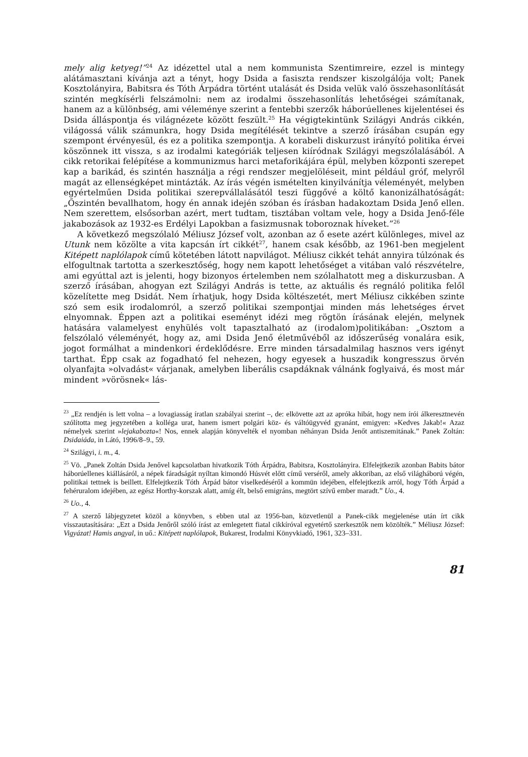mely alig ketyeg!”<sup>24</sup> Az idézettel utal a nem kommunista Szentimreire, ezzel is mintegy alátámasztani kívánja azt a tényt, hogy Dsida a fasiszta rendszer kiszolgálója volt; Panek Kosztolányira, Babitsra és Tóth Árpádra történt utalását és Dsida velük való összehasonlítását szintén megkísérli felszámolni: nem az irodalmi összehasonlítás lehetőségei számítanak, hanem az a különbség, ami véleménye szerint a fentebbi szerzők háborúellenes kijelentései és Dsida álláspontja és világnézete között feszült.<sup>25</sup> Ha végigtekintünk Szilágyi András cikkén, világossá válik számunkra, hogy Dsida megítélését tekintve a szerző írásában csupán egy szempont érvényesül, és ez a politika szempontja. A korabeli diskurzust irányító politika érvei köszönnek itt vissza, s az irodalmi kategóriák teljesen kiíródnak Szilágyi megszólalásából. A cikk retorikai felépítése a kommunizmus harci metaforikájára épül, melyben központi szerepet kap a barikád, és szintén használja a régi rendszer megjelöléseit, mint például gróf, melyről magát az ellenségképet mintázták. Az írás végén ismételten kinyilvánítja véleményét, melyben egyértelműen Dsida politikai szerepvállalásától teszi függővé a költő kanonizálhatóságát: „Őszintén bevallhatom, hogy én annak idején szóban és írásban hadakoztam Dsida Jenő ellen. Nem szerettem, elsősorban azért, mert tudtam, tisztában voltam vele, hogy a Dsida Jenő-féle jakabozások az 1932-es Erdélyi Lapokban a fasizmusnak toboroznak híveket.”<sup>26</sup>
A következő megszólaló Méliusz József volt, azonban az ő esete azért különleges, mivel az Utunk nem közölte a vita kapcsán írt cikkét<sup>27</sup>, hanem csak később, az 1961-ben megjelent Kitépett naplólapok című kötetében látott napvilágot. Méliusz cikkét tehát annyira túlzónak és elfogultnak tartotta a szerkesztőség, hogy nem kapott lehetőséget a vitában való részvételre, ami egyúttal azt is jelenti, hogy bizonyos értelemben nem szólalhatott meg a diskurzusban. A szerző írásában, ahogyan ezt Szilágyi András is tette, az aktuális és regnáló politika felől közelítette meg Dsidát. Nem írhatjuk, hogy Dsida költészetét, mert Méliusz cikkében szinte szó sem esik irodalomról, a szerző politikai szempontjai minden más lehetséges érvet elnyomnak. Éppen azt a politikai eseményt idézi meg rögtön írásának elején, melynek hatására valamelyest enyhülés volt tapasztalható az (irodalom)politikában: „Osztom a felszólaló véleményét, hogy az, ami Dsida Jenő életművéből az időszerűség vonalára esik, jogot formálhat a mindenkori érdeklődésre. Erre minden társadalmilag hasznos vers igényt tarthat. Épp csak az fogadható fel nehezen, hogy egyesek a huszadik kongresszus örvén olyanfajta »olvadást« várjanak, amelyben liberális csapdáknak válnánk foglyaivá, és most már mindent »vörösnek« lás-
<sup>23</sup> „Ez rendjén is lett volna – a lovagiasság íratlan szabályai szerint –, de: elkövette azt az apróka hibát, hogy nem írói álkeresztnevén szólította meg jegyzetében a kolléga urat, hanem ismert polgári köz- és váltóügyvéd gyanánt, emigyen: »Kedves Jakab!« Azaz némelyek szerint »lejakabozta«! Nos, ennek alapján könyvelték el nyomban néhányan Dsida Jenőt antiszemitának.” Panek Zoltán: Dsidaiáda, in Látó, 1996/8–9., 59.
<sup>24</sup> Szilágyi, i. m., 4.
<sup>25</sup> Vö. „Panek Zoltán Dsida Jenővel kapcsolatban hivatkozik Tóth Árpádra, Babitsra, Kosztolányira. Elfelejtkezik azonban Babits bátor háborúellenes kiállásáról, a népek fáradságát nyíltan kimondó Húsvét előtt című verséről, amely akkoriban, az első világháború végén, politikai tettnek is beillett. Elfelejtkezik Tóth Árpád bátor viselkedéséről a kommün idejében, elfelejtkezik arról, hogy Tóth Árpád a fehéruralom idejében, az egész Horthy-korszak alatt, amíg élt, belső emigráns, megtört szívű ember maradt.” Uo., 4.
<sup>26</sup> Uo., 4.
<sup>27</sup> A szerző lábjegyzetet közöl a könyvben, s ebben utal az 1956-ban, közvetlenül a Panek-cikk megjelenése után írt cikk visszautasítására: „Ezt a Dsida Jenőről szóló írást az emlegetett fiatal cikkíróval egyetértő szerkesztők nem közölték.” Méliusz József: Vigyázat! Hamis angyal, in uő.: Kitépett naplólapok, Bukarest, Irodalmi Könyvkiadó, 1961, 323–331.
81